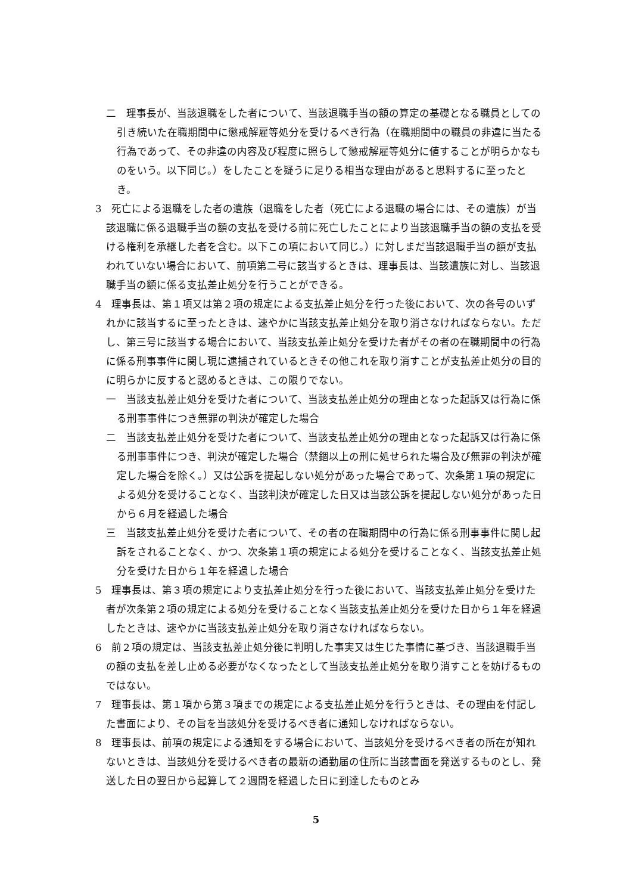二　理事長が、当該退職をした者について、当該退職手当の額の算定の基礎となる職員としての引き続いた在職期間中に懲戒解雇等処分を受けるべき行為（在職期間中の職員の非違に当たる行為であって、その非違の内容及び程度に照らして懲戒解雇等処分に値することが明らかなものをいう。以下同じ。）をしたことを疑うに足りる相当な理由があると思料するに至ったとき。
3　死亡による退職をした者の遺族（退職をした者（死亡による退職の場合には、その遺族）が当該退職に係る退職手当の額の支払を受ける前に死亡したことにより当該退職手当の額の支払を受ける権利を承継した者を含む。以下この項において同じ。）に対しまだ当該退職手当の額が支払われていない場合において、前項第二号に該当するときは、理事長は、当該遺族に対し、当該退職手当の額に係る支払差止処分を行うことができる。
4　理事長は、第１項又は第２項の規定による支払差止処分を行った後において、次の各号のいずれかに該当するに至ったときは、速やかに当該支払差止処分を取り消さなければならない。ただし、第三号に該当する場合において、当該支払差止処分を受けた者がその者の在職期間中の行為に係る刑事事件に関し現に逮捕されているときその他これを取り消すことが支払差止処分の目的に明らかに反すると認めるときは、この限りでない。
一　当該支払差止処分を受けた者について、当該支払差止処分の理由となった起訴又は行為に係る刑事事件につき無罪の判決が確定した場合
二　当該支払差止処分を受けた者について、当該支払差止処分の理由となった起訴又は行為に係る刑事事件につき、判決が確定した場合（禁錮以上の刑に処せられた場合及び無罪の判決が確定した場合を除く。）又は公訴を提起しない処分があった場合であって、次条第１項の規定による処分を受けることなく、当該判決が確定した日又は当該公訴を提起しない処分があった日から６月を経過した場合
三　当該支払差止処分を受けた者について、その者の在職期間中の行為に係る刑事事件に関し起訴をされることなく、かつ、次条第１項の規定による処分を受けることなく、当該支払差止処分を受けた日から１年を経過した場合
5　理事長は、第３項の規定により支払差止処分を行った後において、当該支払差止処分を受けた者が次条第２項の規定による処分を受けることなく当該支払差止処分を受けた日から１年を経過したときは、速やかに当該支払差止処分を取り消さなければならない。
6　前２項の規定は、当該支払差止処分後に判明した事実又は生じた事情に基づき、当該退職手当の額の支払を差し止める必要がなくなったとして当該支払差止処分を取り消すことを妨げるものではない。
7　理事長は、第１項から第３項までの規定による支払差止処分を行うときは、その理由を付記した書面により、その旨を当該処分を受けるべき者に通知しなければならない。
8　理事長は、前項の規定による通知をする場合において、当該処分を受けるべき者の所在が知れないときは、当該処分を受けるべき者の最新の通勤届の住所に当該書面を発送するものとし、発送した日の翌日から起算して２週間を経過した日に到達したものとみ
5